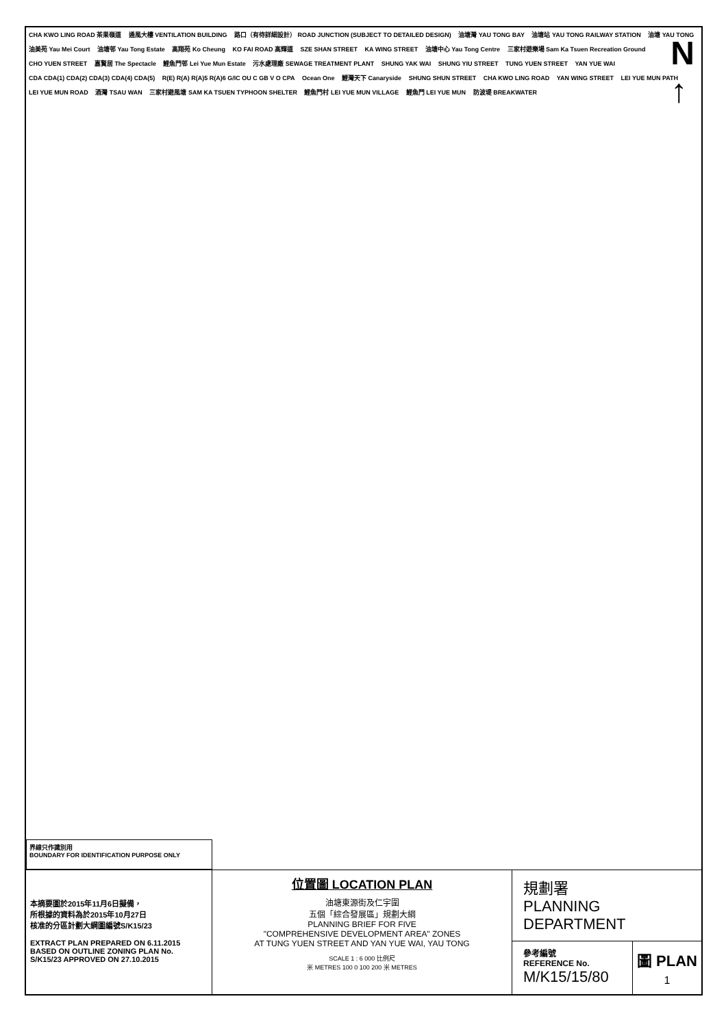CHA KWO LING ROAD 茶果嶺道 通風大樓 VENTILATION BUILDING 路口（有待詳細設計） ROAD JUNCTION (SUBJECT TO DETAILED DESIGN) 油塘灣 YAU TONG BAY 油塘站 YAU TONG RAILWAY STATION 油塘 YAU TONG 油美苑 Yau Mei Court 油塘邨 Yau Tong Estate 高翔苑 Ko Cheung KO FAI ROAD 高輝道 SZE SHAN STREET KA WING STREET 油塘中心 Yau Tong Centre 三家村遊樂場 Sam Ka Tsuen Recreation Ground CHO YUEN STREET 嘉賢居 The Spectacle 鯉魚門邨 Lei Yue Mun Estate 污水處理廠 SEWAGE TREATMENT PLANT SHUNG YAK WAI SHUNG YIU STREET TUNG YUEN STREET YAN YUE WAI CDA CDA(1) CDA(2) CDA(3) CDA(4) CDA(5) R(E) R(A) R(A)5 R(A)6 G/IC OU C GB V O CPA Ocean One 鯉灣天下 Canaryside SHUNG SHUN STREET CHA KWO LING ROAD YAN WING STREET LEI YUE MUN PATH LEI YUE MUN ROAD 酒灣 TSAU WAN 三家村避風塘 SAM KA TSUEN TYPHOON SHELTER 鯉魚門村 LEI YUE MUN VILLAGE 鯉魚門 LEI YUE MUN 防波堤 BREAKWATER
N
↑
界線只作識別用
BOUNDARY FOR IDENTIFICATION PURPOSE ONLY
本摘要圖於2015年11月6日擬備，
所根據的資料為於2015年10月27日
核准的分區計劃大綱圖編號S/K15/23
EXTRACT PLAN PREPARED ON 6.11.2015
BASED ON OUTLINE ZONING PLAN No.
S/K15/23 APPROVED ON 27.10.2015
位置圖 LOCATION PLAN
油塘東源街及仁宇圍
五個「綜合發展區」規劃大綱
PLANNING BRIEF FOR FIVE
"COMPREHENSIVE DEVELOPMENT AREA" ZONES
AT TUNG YUEN STREET AND YAN YUE WAI, YAU TONG
SCALE 1 : 6 000 比例尺
米 METRES 100 0 100 200 米 METRES
規劃署
PLANNING
DEPARTMENT
參考編號
REFERENCE No.
M/K15/15/80
圖 PLAN
1